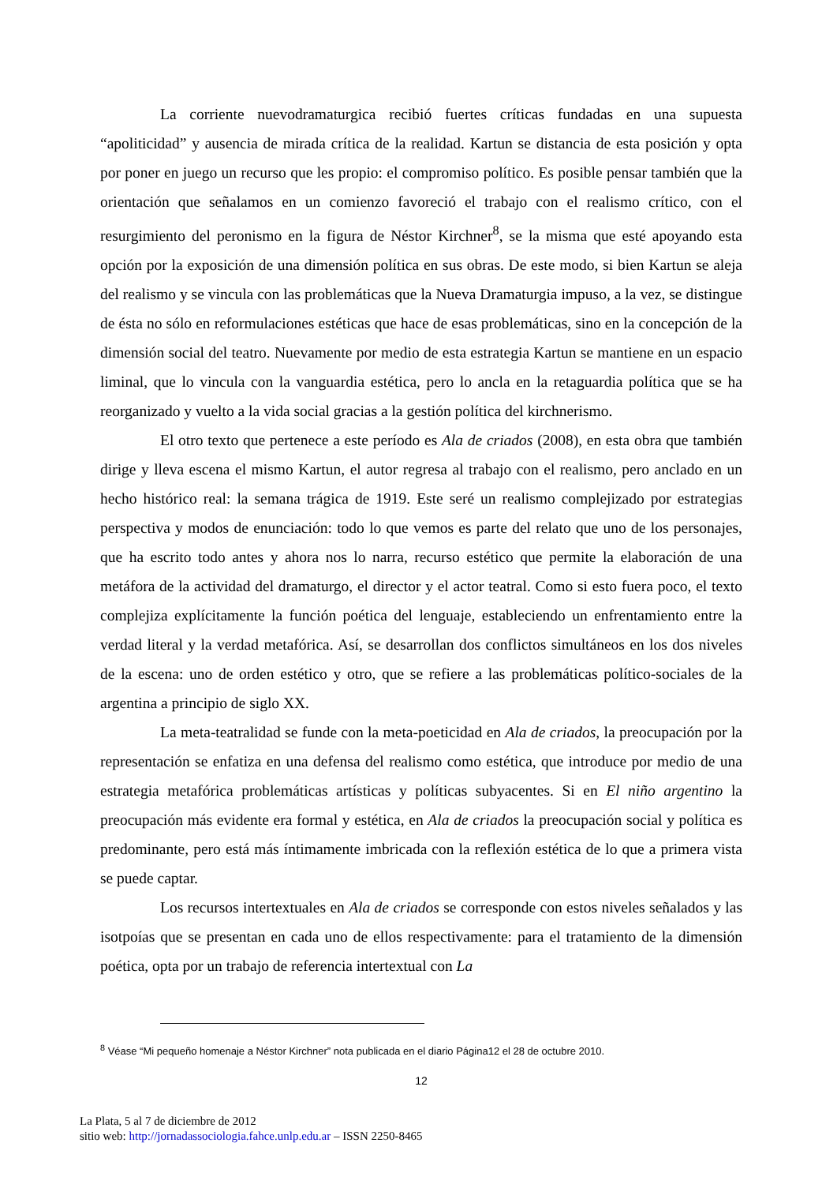La corriente nuevodramaturgica recibió fuertes críticas fundadas en una supuesta “apoliticidad” y ausencia de mirada crítica de la realidad. Kartun se distancia de esta posición y opta por poner en juego un recurso que les propio: el compromiso político. Es posible pensar también que la orientación que señalamos en un comienzo favoreció el trabajo con el realismo crítico, con el resurgimiento del peronismo en la figura de Néstor Kirchner<sup>8</sup>, se la misma que esté apoyando esta opción por la exposición de una dimensión política en sus obras. De este modo, si bien Kartun se aleja del realismo y se vincula con las problemáticas que la Nueva Dramaturgia impuso, a la vez, se distingue de ésta no sólo en reformulaciones estéticas que hace de esas problemáticas, sino en la concepción de la dimensión social del teatro. Nuevamente por medio de esta estrategia Kartun se mantiene en un espacio liminal, que lo vincula con la vanguardia estética, pero lo ancla en la retaguardia política que se ha reorganizado y vuelto a la vida social gracias a la gestión política del kirchnerismo.
El otro texto que pertenece a este período es Ala de criados (2008), en esta obra que también dirige y lleva escena el mismo Kartun, el autor regresa al trabajo con el realismo, pero anclado en un hecho histórico real: la semana trágica de 1919. Este seré un realismo complejizado por estrategias perspectiva y modos de enunciación: todo lo que vemos es parte del relato que uno de los personajes, que ha escrito todo antes y ahora nos lo narra, recurso estético que permite la elaboración de una metáfora de la actividad del dramaturgo, el director y el actor teatral. Como si esto fuera poco, el texto complejiza explícitamente la función poética del lenguaje, estableciendo un enfrentamiento entre la verdad literal y la verdad metafórica. Así, se desarrollan dos conflictos simultáneos en los dos niveles de la escena: uno de orden estético y otro, que se refiere a las problemáticas político-sociales de la argentina a principio de siglo XX.
La meta-teatralidad se funde con la meta-poeticidad en Ala de criados, la preocupación por la representación se enfatiza en una defensa del realismo como estética, que introduce por medio de una estrategia metafórica problemáticas artísticas y políticas subyacentes. Si en El niño argentino la preocupación más evidente era formal y estética, en Ala de criados la preocupación social y política es predominante, pero está más íntimamente imbricada con la reflexión estética de lo que a primera vista se puede captar.
Los recursos intertextuales en Ala de criados se corresponde con estos niveles señalados y las isotpoías que se presentan en cada uno de ellos respectivamente: para el tratamiento de la dimensión poética, opta por un trabajo de referencia intertextual con La
<sup>8</sup> Véase “Mi pequeño homenaje a Néstor Kirchner” nota publicada en el diario Página12 el 28 de octubre 2010.
12
La Plata, 5 al 7 de diciembre de 2012
sitio web: http://jornadassociologia.fahce.unlp.edu.ar – ISSN 2250-8465